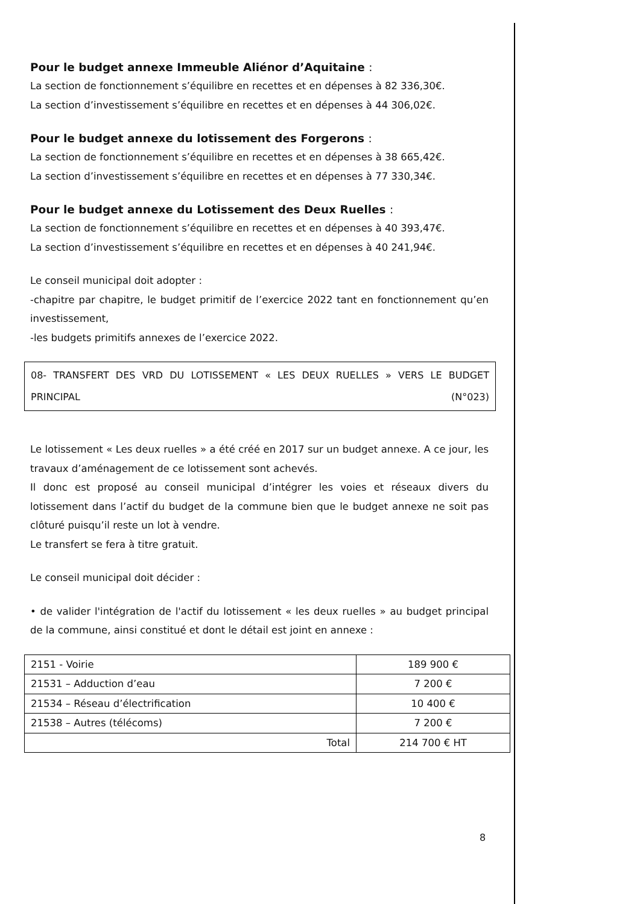Pour le budget annexe Immeuble Aliénor d’Aquitaine :
La section de fonctionnement s’équilibre en recettes et en dépenses à 82 336,30€.
La section d’investissement s’équilibre en recettes et en dépenses à 44 306,02€.
Pour le budget annexe du lotissement des Forgerons :
La section de fonctionnement s’équilibre en recettes et en dépenses à 38 665,42€.
La section d’investissement s’équilibre en recettes et en dépenses à 77 330,34€.
Pour le budget annexe du Lotissement des Deux Ruelles :
La section de fonctionnement s’équilibre en recettes et en dépenses à 40 393,47€.
La section d’investissement s’équilibre en recettes et en dépenses à 40 241,94€.
Le conseil municipal doit adopter :
-chapitre par chapitre, le budget primitif de l’exercice 2022 tant en fonctionnement qu’en investissement,
-les budgets primitifs annexes de l’exercice 2022.
08- TRANSFERT DES VRD DU LOTISSEMENT « LES DEUX RUELLES » VERS LE BUDGET
PRINCIPAL (N°023)
Le lotissement « Les deux ruelles » a été créé en 2017 sur un budget annexe. A ce jour, les travaux d’aménagement de ce lotissement sont achevés.
Il donc est proposé au conseil municipal d’intégrer les voies et réseaux divers du lotissement dans l’actif du budget de la commune bien que le budget annexe ne soit pas clôturé puisqu’il reste un lot à vendre.
Le transfert se fera à titre gratuit.
Le conseil municipal doit décider :
• de valider l'intégration de l'actif du lotissement « les deux ruelles » au budget principal de la commune, ainsi constitué et dont le détail est joint en annexe :
| 2151 - Voirie | 189 900 € |
| 21531 – Adduction d’eau | 7 200 € |
| 21534 – Réseau d’électrification | 10 400 € |
| 21538 – Autres (télécoms) | 7 200 € |
| Total | 214 700 € HT |
8